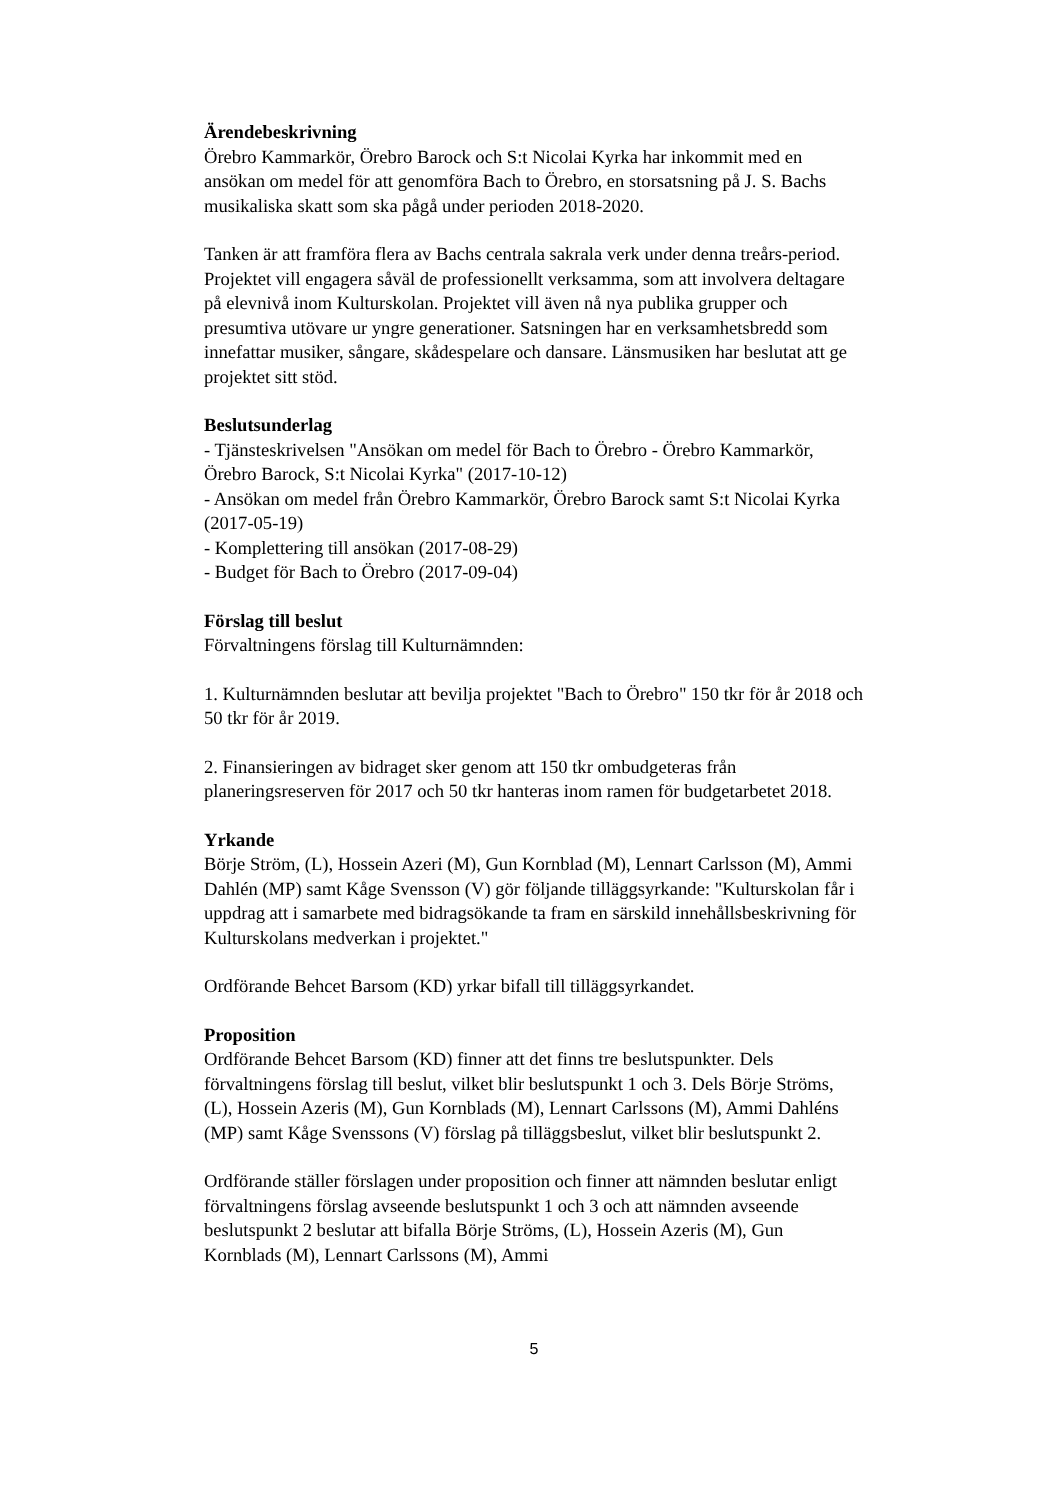Ärendebeskrivning
Örebro Kammarkör, Örebro Barock och S:t Nicolai Kyrka har inkommit med en ansökan om medel för att genomföra Bach to Örebro, en storsatsning på J. S. Bachs musikaliska skatt som ska pågå under perioden 2018-2020.
Tanken är att framföra flera av Bachs centrala sakrala verk under denna treårs-period. Projektet vill engagera såväl de professionellt verksamma, som att involvera deltagare på elevnivå inom Kulturskolan. Projektet vill även nå nya publika grupper och presumtiva utövare ur yngre generationer. Satsningen har en verksamhetsbredd som innefattar musiker, sångare, skådespelare och dansare. Länsmusiken har beslutat att ge projektet sitt stöd.
Beslutsunderlag
- Tjänsteskrivelsen "Ansökan om medel för Bach to Örebro - Örebro Kammarkör, Örebro Barock, S:t Nicolai Kyrka" (2017-10-12)
- Ansökan om medel från Örebro Kammarkör, Örebro Barock samt S:t Nicolai Kyrka (2017-05-19)
- Komplettering till ansökan (2017-08-29)
- Budget för Bach to Örebro (2017-09-04)
Förslag till beslut
Förvaltningens förslag till Kulturnämnden:
1. Kulturnämnden beslutar att bevilja projektet "Bach to Örebro" 150 tkr för år 2018 och 50 tkr för år 2019.
2. Finansieringen av bidraget sker genom att 150 tkr ombudgeteras från planeringsreserven för 2017 och 50 tkr hanteras inom ramen för budgetarbetet 2018.
Yrkande
Börje Ström, (L), Hossein Azeri (M), Gun Kornblad (M), Lennart Carlsson (M), Ammi Dahlén (MP) samt Kåge Svensson (V) gör följande tilläggsyrkande: "Kulturskolan får i uppdrag att i samarbete med bidragsökande ta fram en särskild innehållsbeskrivning för Kulturskolans medverkan i projektet."
Ordförande Behcet Barsom (KD) yrkar bifall till tilläggsyrkandet.
Proposition
Ordförande Behcet Barsom (KD) finner att det finns tre beslutspunkter. Dels förvaltningens förslag till beslut, vilket blir beslutspunkt 1 och 3. Dels Börje Ströms, (L), Hossein Azeris (M), Gun Kornblads (M), Lennart Carlssons (M), Ammi Dahléns (MP) samt Kåge Svenssons (V) förslag på tilläggsbeslut, vilket blir beslutspunkt 2.
Ordförande ställer förslagen under proposition och finner att nämnden beslutar enligt förvaltningens förslag avseende beslutspunkt 1 och 3 och att nämnden avseende beslutspunkt 2 beslutar att bifalla Börje Ströms, (L), Hossein Azeris (M), Gun Kornblads (M), Lennart Carlssons (M), Ammi
5